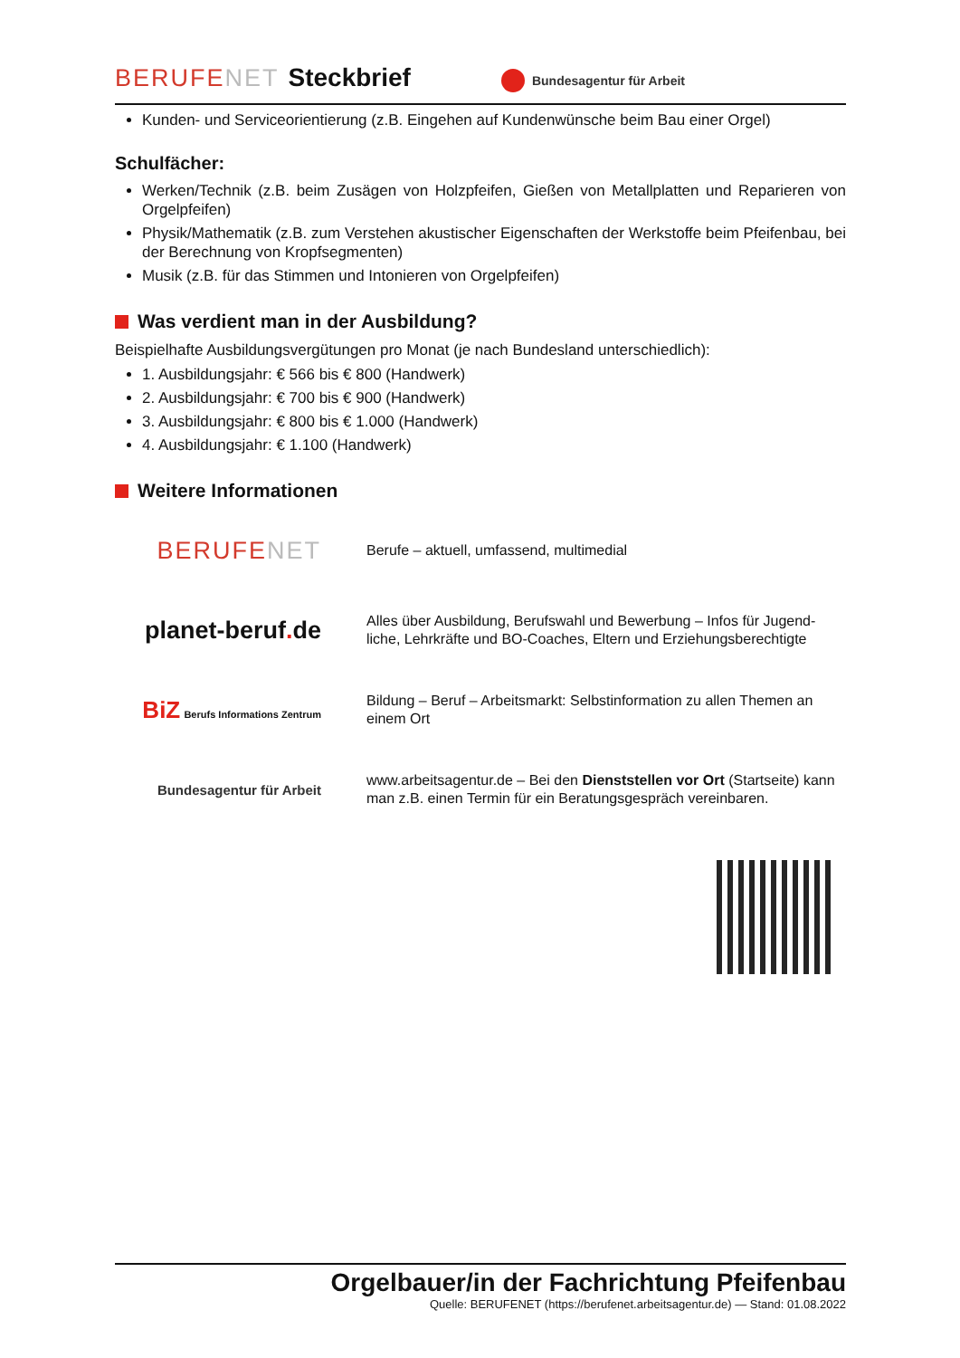BERUFENET Steckbrief Bundesagentur für Arbeit
Kunden- und Serviceorientierung (z.B. Eingehen auf Kundenwünsche beim Bau einer Orgel)
Schulfächer:
Werken/Technik (z.B. beim Zusägen von Holzpfeifen, Gießen von Metallplatten und Reparieren von Orgelpfeifen)
Physik/Mathematik (z.B. zum Verstehen akustischer Eigenschaften der Werkstoffe beim Pfeifen­bau, bei der Berechnung von Kropfsegmenten)
Musik (z.B. für das Stimmen und Intonieren von Orgelpfeifen)
Was verdient man in der Ausbildung?
Beispielhafte Ausbildungsvergütungen pro Monat (je nach Bundesland unterschiedlich):
1. Ausbildungsjahr: € 566 bis € 800 (Handwerk)
2. Ausbildungsjahr: € 700 bis € 900 (Handwerk)
3. Ausbildungsjahr: € 800 bis € 1.000 (Handwerk)
4. Ausbildungsjahr: € 1.100 (Handwerk)
Weitere Informationen
BERUFENET
Berufe – aktuell, umfassend, multimedial
planet-beruf. de
Alles über Ausbildung, Berufswahl und Bewerbung – Infos für Jugend­liche, Lehrkräfte und BO-Coaches, Eltern und Erziehungsberechtigte
BiZ Berufs Informations Zentrum
Bildung – Beruf – Arbeitsmarkt: Selbstinformation zu allen Themen an einem Ort
Bundesagentur für Arbeit
www.arbeitsagentur.de – Bei den Dienststellen vor Ort (Startseite) kann man z.B. einen Termin für ein Beratungsgespräch vereinbaren.
Orgelbauer/in der Fachrichtung Pfeifenbau
Quelle: BERUFENET (https://berufenet.arbeitsagentur.de) — Stand: 01.08.2022